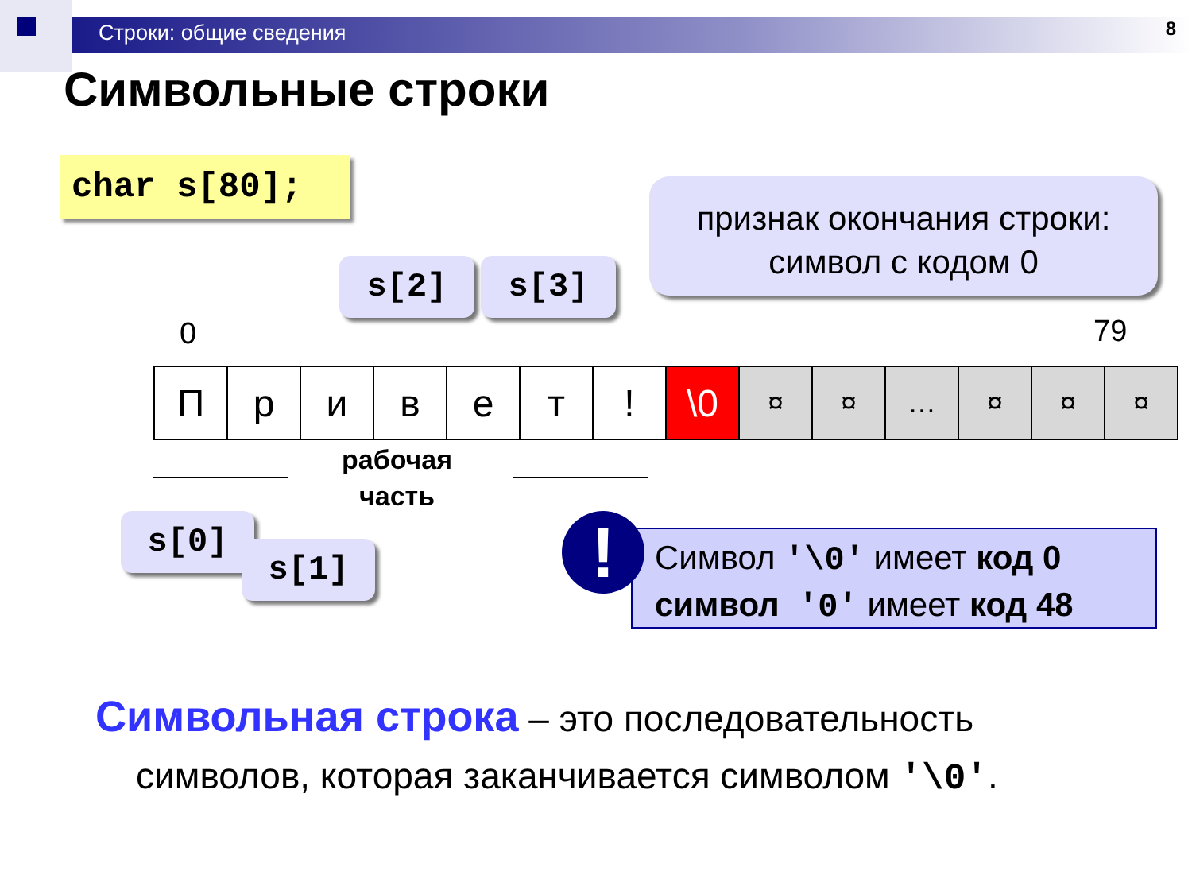Строки: общие сведения
8
Символьные строки
char s[80];
признак окончания строки:
символ с кодом 0
s[2] s[3]
0 79
| П | р | и | в | е | т | ! | \0 | ¤ | ¤ | … | ¤ | ¤ | ¤ |
рабочая
часть
s[0]
s[1]
Символ '\0' имеет код 0
символ '0' имеет код 48
!
Символьная строка – это последовательность
символов, которая заканчивается символом '\0'.